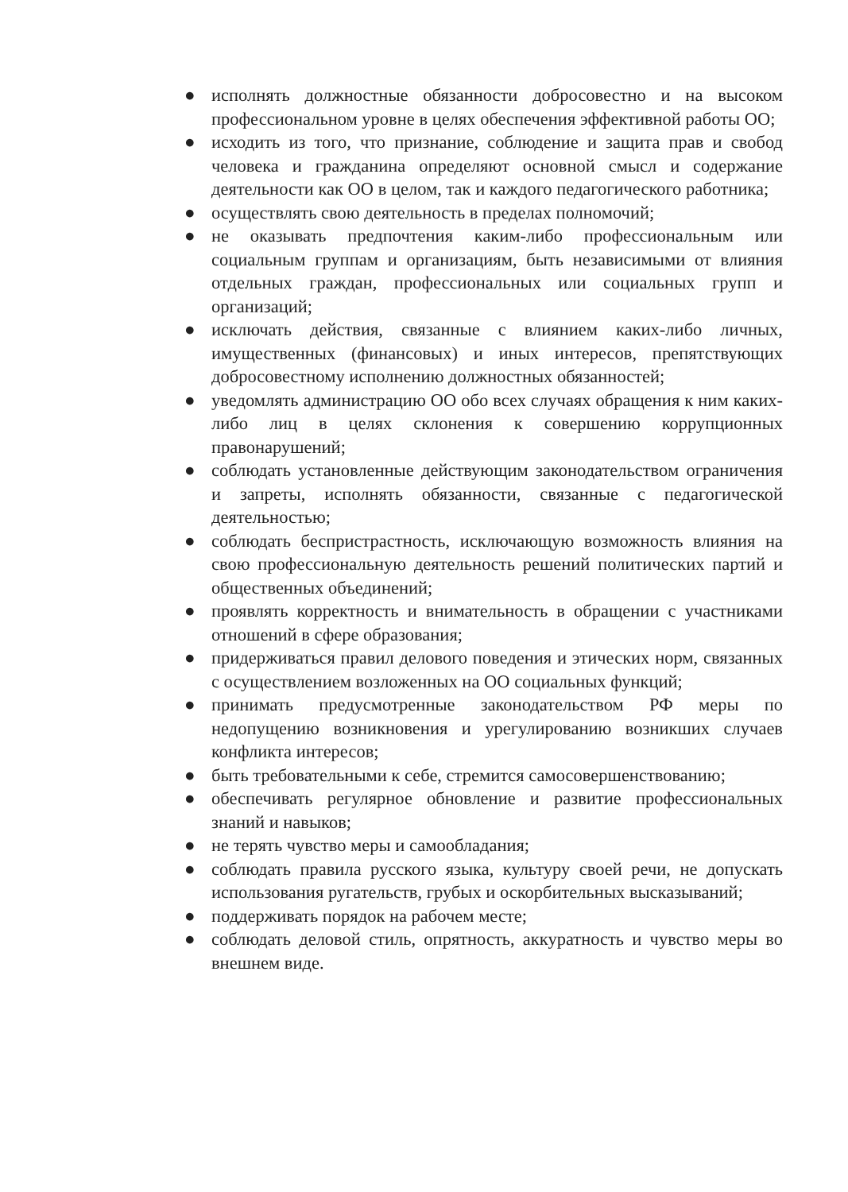● исполнять должностные обязанности добросовестно и на высоком профессиональном уровне в целях обеспечения эффективной работы ОО;
● исходить из того, что признание, соблюдение и защита прав и свобод человека и гражданина определяют основной смысл и содержание деятельности как ОО в целом, так и каждого педагогического работника;
● осуществлять свою деятельность в пределах полномочий;
● не оказывать предпочтения каким-либо профессиональным или социальным группам и организациям, быть независимыми от влияния отдельных граждан, профессиональных или социальных групп и организаций;
● исключать действия, связанные с влиянием каких-либо личных, имущественных (финансовых) и иных интересов, препятствующих добросовестному исполнению должностных обязанностей;
● уведомлять администрацию ОО обо всех случаях обращения к ним каких-либо лиц в целях склонения к совершению коррупционных правонарушений;
● соблюдать установленные действующим законодательством ограничения и запреты, исполнять обязанности, связанные с педагогической деятельностью;
● соблюдать беспристрастность, исключающую возможность влияния на свою профессиональную деятельность решений политических партий и общественных объединений;
● проявлять корректность и внимательность в обращении с участниками отношений в сфере образования;
● придерживаться правил делового поведения и этических норм, связанных с осуществлением возложенных на ОО социальных функций;
● принимать предусмотренные законодательством РФ меры по недопущению возникновения и урегулированию возникших случаев конфликта интересов;
● быть требовательными к себе, стремится самосовершенствованию;
● обеспечивать регулярное обновление и развитие профессиональных знаний и навыков;
● не терять чувство меры и самообладания;
● соблюдать правила русского языка, культуру своей речи, не допускать использования ругательств, грубых и оскорбительных высказываний;
● поддерживать порядок на рабочем месте;
● соблюдать деловой стиль, опрятность, аккуратность и чувство меры во внешнем виде.